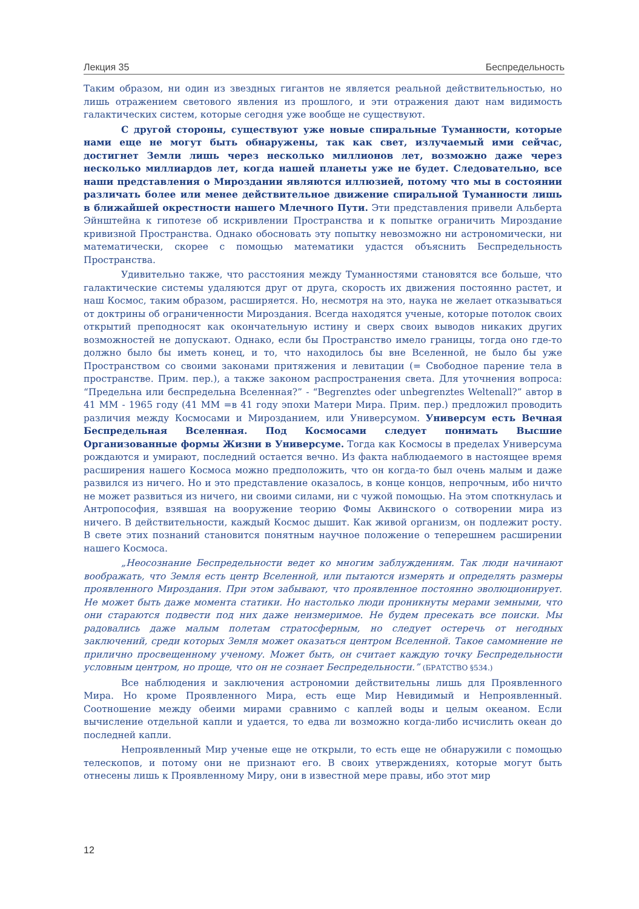Лекция 35 Беспредельность
Таким образом, ни один из звездных гигантов не является реальной действительностью, но лишь отражением светового явления из прошлого, и эти отражения дают нам видимость галактических систем, которые сегодня уже вообще не существуют.
С другой стороны, существуют уже новые спиральные Туманности, которые нами еще не могут быть обнаружены, так как свет, излучаемый ими сейчас, достигнет Земли лишь через несколько миллионов лет, возможно даже через несколько миллиардов лет, когда нашей планеты уже не будет. Следовательно, все наши представления о Мироздании являются иллюзией, потому что мы в состоянии различать более или менее действительное движение спиральной Туманности лишь в ближайшей окрестности нашего Млечного Пути. Эти представления привели Альберта Эйнштейна к гипотезе об искривлении Пространства и к попытке ограничить Мироздание кривизной Пространства. Однако обосновать эту попытку невозможно ни астрономически, ни математически, скорее с помощью математики удастся объяснить Беспредельность Пространства.
Удивительно также, что расстояния между Туманностями становятся все больше, что галактические системы удаляются друг от друга, скорость их движения постоянно растет, и наш Космос, таким образом, расширяется. Но, несмотря на это, наука не желает отказываться от доктрины об ограниченности Мироздания. Всегда находятся ученые, которые потолок своих открытий преподносят как окончательную истину и сверх своих выводов никаких других возможностей не допускают. Однако, если бы Пространство имело границы, тогда оно где-то должно было бы иметь конец, и то, что находилось бы вне Вселенной, не было бы уже Пространством со своими законами притяжения и левитации (= Свободное парение тела в пространстве. Прим. пер.), а также законом распространения света. Для уточнения вопроса: “Предельна или беспредельна Вселенная?” - “Begrenztes oder unbegrenztes Weltenall?” автор в 41 ММ - 1965 году (41 ММ =в 41 году эпохи Матери Мира. Прим. пер.) предложил проводить различия между Космосами и Мирозданием, или Универсумом. Универсум есть Вечная Беспредельная Вселенная. Под Космосами следует понимать Высшие Организованные формы Жизни в Универсуме. Тогда как Космосы в пределах Универсума рождаются и умирают, последний остается вечно. Из факта наблюдаемого в настоящее время расширения нашего Космоса можно предположить, что он когда-то был очень малым и даже развился из ничего. Но и это представление оказалось, в конце концов, непрочным, ибо ничто не может развиться из ничего, ни своими силами, ни с чужой помощью. На этом споткнулась и Антропософия, взявшая на вооружение теорию Фомы Аквинского о сотворении мира из ничего. В действительности, каждый Космос дышит. Как живой организм, он подлежит росту. В свете этих познаний становится понятным научное положение о теперешнем расширении нашего Космоса.
„Неосознание Беспредельности ведет ко многим заблуждениям. Так люди начинают воображать, что Земля есть центр Вселенной, или пытаются измерять и определять размеры проявленного Мироздания. При этом забывают, что проявленное постоянно эволюционирует. Не может быть даже момента статики. Но настолько люди проникнуты мерами земными, что они стараются подвести под них даже неизмеримое. Не будем пресекать все поиски. Мы радовались даже малым полетам стратосферным, но следует остеречь от негодных заключений, среди которых Земля может оказаться центром Вселенной. Такое самомнение не прилично просвещенному ученому. Может быть, он считает каждую точку Беспредельности условным центром, но проще, что он не сознает Беспредельности.” (БРАТСТВО §534.)
Все наблюдения и заключения астрономии действительны лишь для Проявленного Мира. Но кроме Проявленного Мира, есть еще Мир Невидимый и Непроявленный. Соотношение между обеими мирами сравнимо с каплей воды и целым океаном. Если вычисление отдельной капли и удается, то едва ли возможно когда-либо исчислить океан до последней капли.
Непроявленный Мир ученые еще не открыли, то есть еще не обнаружили с помощью телескопов, и потому они не признают его. В своих утверждениях, которые могут быть отнесены лишь к Проявленному Миру, они в известной мере правы, ибо этот мир
12